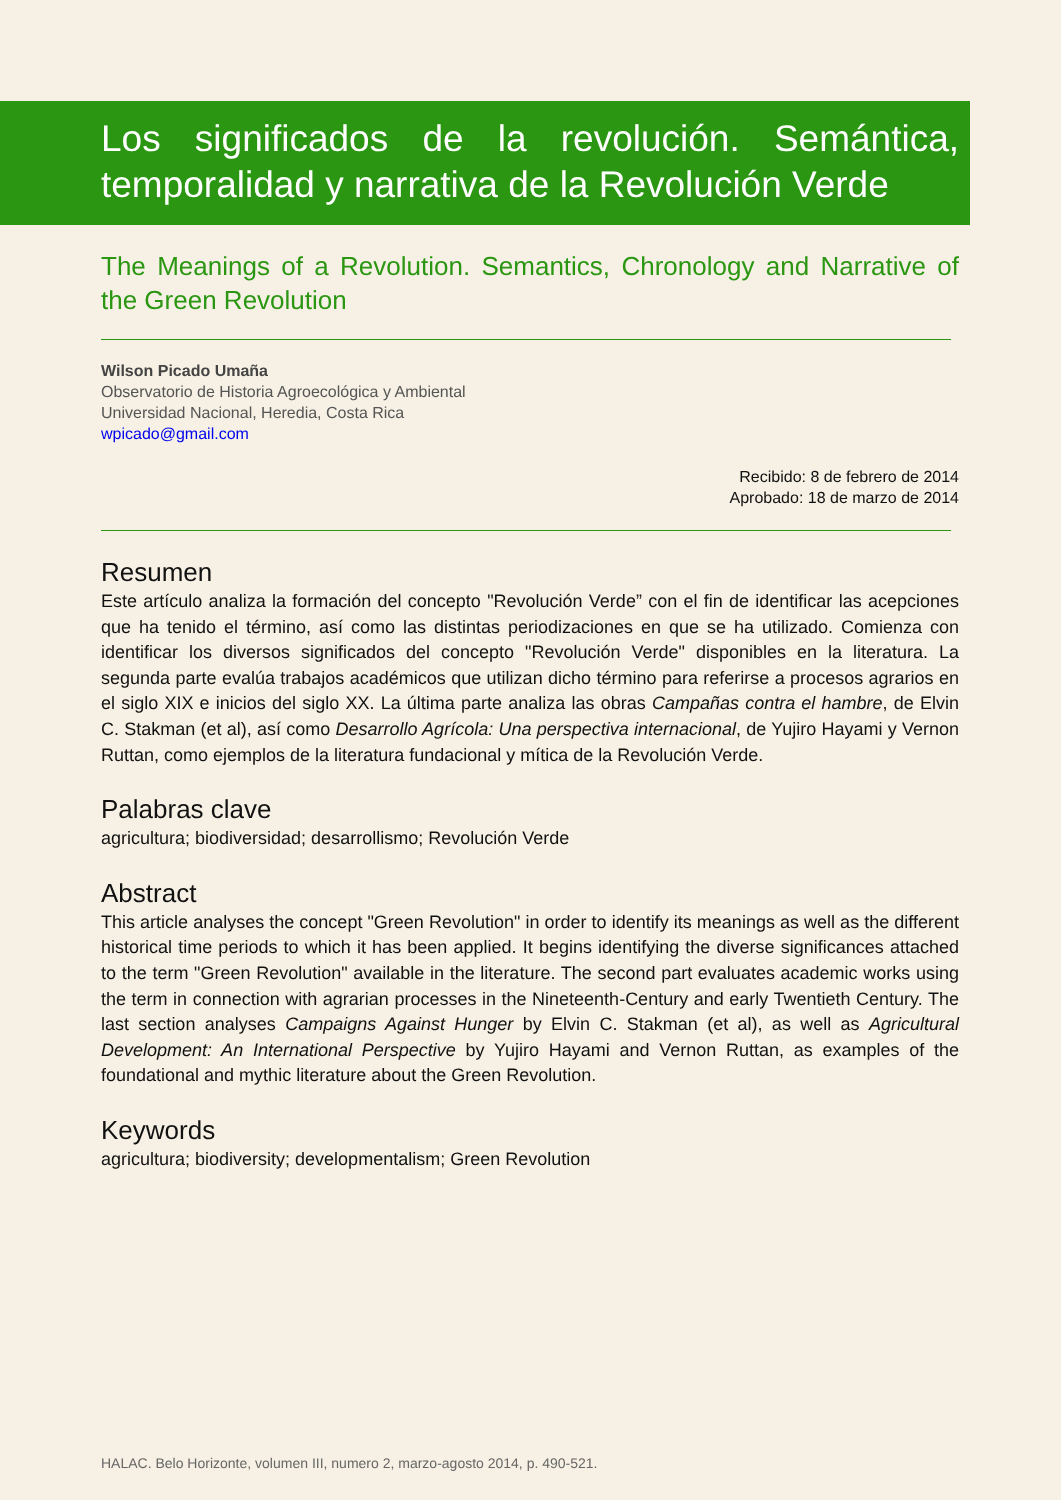Los significados de la revolución. Semántica, temporalidad y narrativa de la Revolución Verde
The Meanings of a Revolution. Semantics, Chronology and Narrative of the Green Revolution
Wilson Picado Umaña
Observatorio de Historia Agroecológica y Ambiental
Universidad Nacional, Heredia, Costa Rica
wpicado@gmail.com
Recibido: 8 de febrero de 2014
Aprobado: 18 de marzo de 2014
Resumen
Este artículo analiza la formación del concepto "Revolución Verde” con el fin de identificar las acepciones que ha tenido el término, así como las distintas periodizaciones en que se ha utilizado. Comienza con identificar los diversos significados del concepto "Revolución Verde" disponibles en la literatura. La segunda parte evalúa trabajos académicos que utilizan dicho término para referirse a procesos agrarios en el siglo XIX e inicios del siglo XX. La última parte analiza las obras Campañas contra el hambre, de Elvin C. Stakman (et al), así como Desarrollo Agrícola: Una perspectiva internacional, de Yujiro Hayami y Vernon Ruttan, como ejemplos de la literatura fundacional y mítica de la Revolución Verde.
Palabras clave
agricultura; biodiversidad; desarrollismo; Revolución Verde
Abstract
This article analyses the concept "Green Revolution" in order to identify its meanings as well as the different historical time periods to which it has been applied. It begins identifying the diverse significances attached to the term "Green Revolution" available in the literature. The second part evaluates academic works using the term in connection with agrarian processes in the Nineteenth-Century and early Twentieth Century. The last section analyses Campaigns Against Hunger by Elvin C. Stakman (et al), as well as Agricultural Development: An International Perspective by Yujiro Hayami and Vernon Ruttan, as examples of the foundational and mythic literature about the Green Revolution.
Keywords
agricultura; biodiversity; developmentalism; Green Revolution
HALAC. Belo Horizonte, volumen III, numero 2, marzo-agosto 2014, p. 490-521.